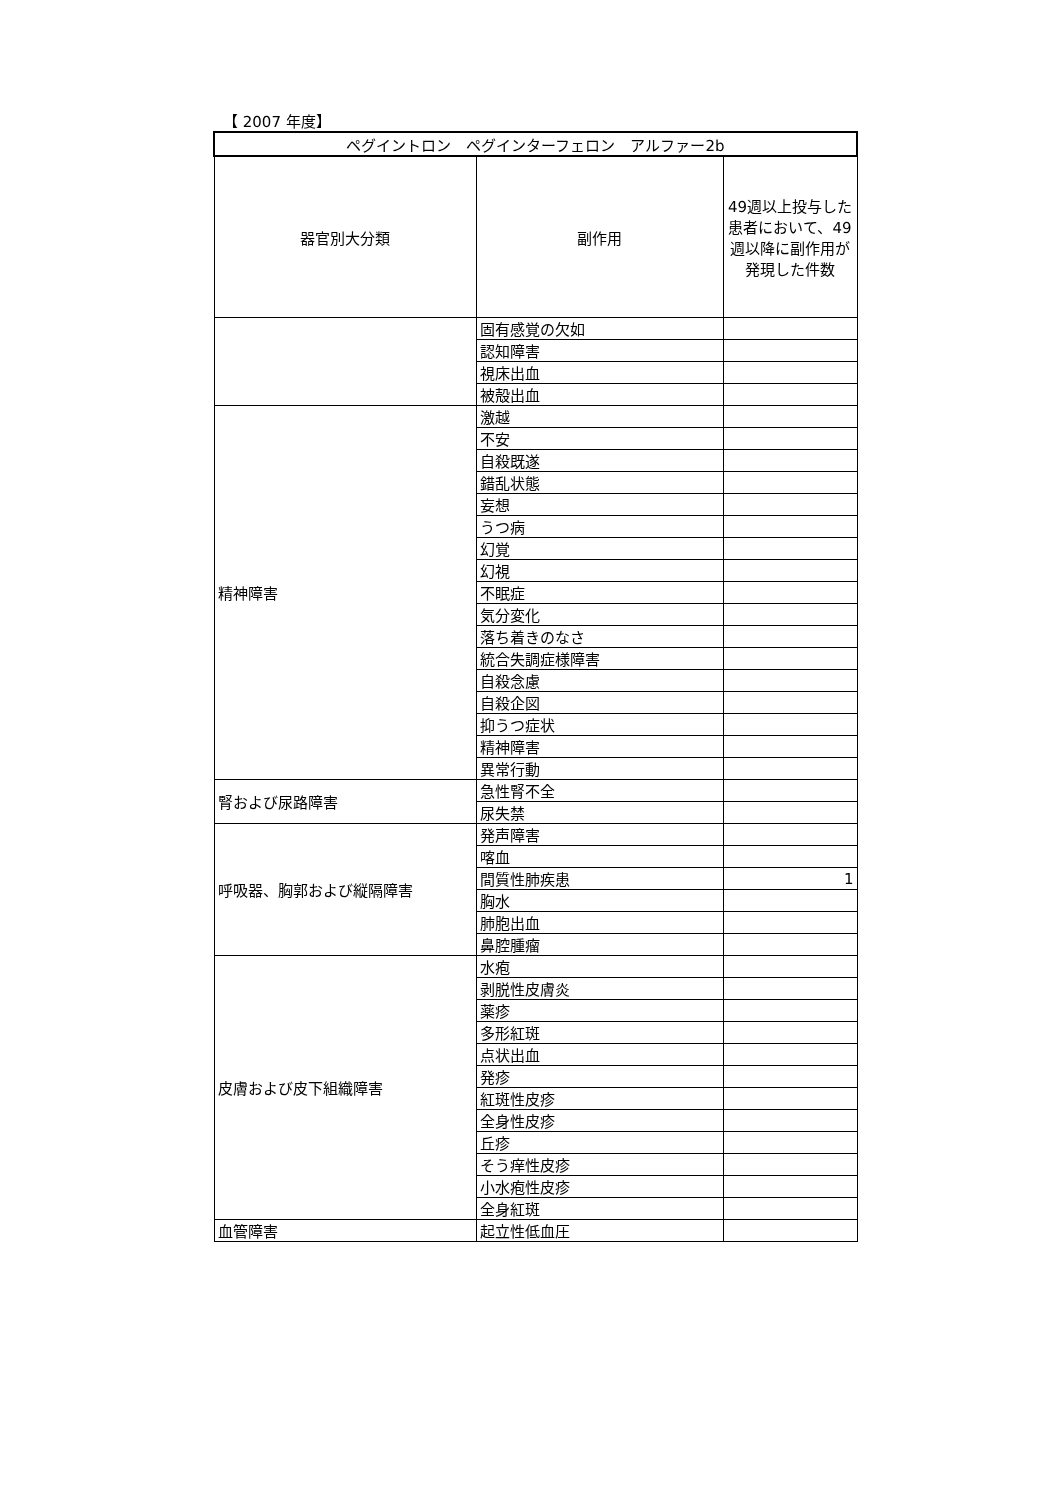【 2007 年度】
| ペグイントロン ペグインターフェロン アルファー2b | | |
| --- | --- | --- |
| 器官別大分類 | 副作用 | 49週以上投与した患者において、49週以降に副作用が発現した件数 |
| | 固有感覚の欠如 | |
| | 認知障害 | |
| | 視床出血 | |
| | 被殻出血 | |
| 精神障害 | 激越 | |
| | 不安 | |
| | 自殺既遂 | |
| | 錯乱状態 | |
| | 妄想 | |
| | うつ病 | |
| | 幻覚 | |
| | 幻視 | |
| | 不眠症 | |
| | 気分変化 | |
| | 落ち着きのなさ | |
| | 統合失調症様障害 | |
| | 自殺念慮 | |
| | 自殺企図 | |
| | 抑うつ症状 | |
| | 精神障害 | |
| | 異常行動 | |
| 腎および尿路障害 | 急性腎不全 | |
| | 尿失禁 | |
| 呼吸器、胸郭および縦隔障害 | 発声障害 | |
| | 喀血 | |
| | 間質性肺疾患 | 1 |
| | 胸水 | |
| | 肺胞出血 | |
| | 鼻腔腫瘤 | |
| 皮膚および皮下組織障害 | 水疱 | |
| | 剥脱性皮膚炎 | |
| | 薬疹 | |
| | 多形紅斑 | |
| | 点状出血 | |
| | 発疹 | |
| | 紅斑性皮疹 | |
| | 全身性皮疹 | |
| | 丘疹 | |
| | そう痒性皮疹 | |
| | 小水疱性皮疹 | |
| | 全身紅斑 | |
| 血管障害 | 起立性低血圧 | |